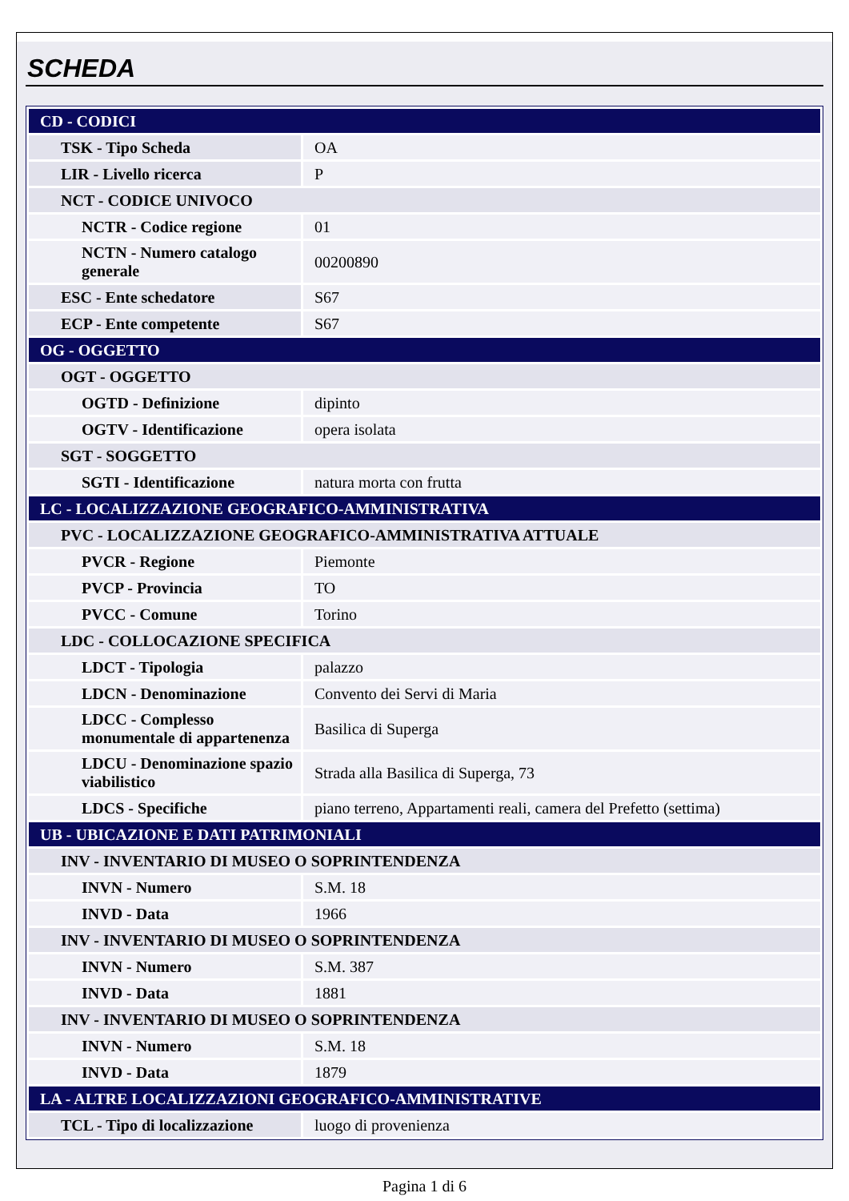SCHEDA
| CD - CODICI | |
| TSK - Tipo Scheda | OA |
| LIR - Livello ricerca | P |
| NCT - CODICE UNIVOCO | |
| NCTR - Codice regione | 01 |
| NCTN - Numero catalogo generale | 00200890 |
| ESC - Ente schedatore | S67 |
| ECP - Ente competente | S67 |
| OG - OGGETTO | |
| OGT - OGGETTO | |
| OGTD - Definizione | dipinto |
| OGTV - Identificazione | opera isolata |
| SGT - SOGGETTO | |
| SGTI - Identificazione | natura morta con frutta |
| LC - LOCALIZZAZIONE GEOGRAFICO-AMMINISTRATIVA | |
| PVC - LOCALIZZAZIONE GEOGRAFICO-AMMINISTRATIVA ATTUALE | |
| PVCR - Regione | Piemonte |
| PVCP - Provincia | TO |
| PVCC - Comune | Torino |
| LDC - COLLOCAZIONE SPECIFICA | |
| LDCT - Tipologia | palazzo |
| LDCN - Denominazione | Convento dei Servi di Maria |
| LDCC - Complesso monumentale di appartenenza | Basilica di Superga |
| LDCU - Denominazione spazio viabilistico | Strada alla Basilica di Superga, 73 |
| LDCS - Specifiche | piano terreno, Appartamenti reali, camera del Prefetto (settima) |
| UB - UBICAZIONE E DATI PATRIMONIALI | |
| INV - INVENTARIO DI MUSEO O SOPRINTENDENZA | |
| INVN - Numero | S.M. 18 |
| INVD - Data | 1966 |
| INV - INVENTARIO DI MUSEO O SOPRINTENDENZA | |
| INVN - Numero | S.M. 387 |
| INVD - Data | 1881 |
| INV - INVENTARIO DI MUSEO O SOPRINTENDENZA | |
| INVN - Numero | S.M. 18 |
| INVD - Data | 1879 |
| LA - ALTRE LOCALIZZAZIONI GEOGRAFICO-AMMINISTRATIVE | |
| TCL - Tipo di localizzazione | luogo di provenienza |
Pagina 1 di 6